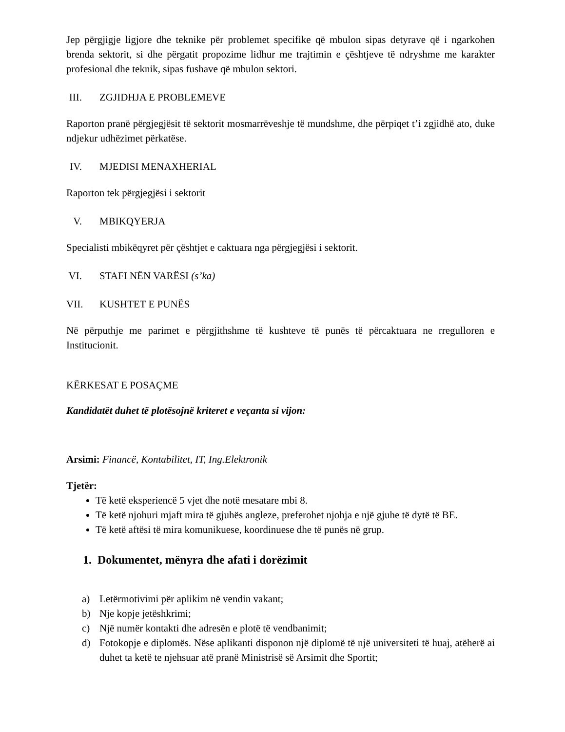Jep përgjigje ligjore dhe teknike për problemet specifike që mbulon sipas detyrave që i ngarkohen brenda sektorit, si dhe përgatit propozime lidhur me trajtimin e çështjeve të ndryshme me karakter profesional dhe teknik, sipas fushave që mbulon sektori.
III. ZGJIDHJA E PROBLEMEVE
Raporton pranë përgjegjësit të sektorit mosmarrëveshje të mundshme, dhe përpiqet t’i zgjidhë ato, duke ndjekur udhëzimet përkatëse.
IV. MJEDISI MENAXHERIAL
Raporton tek përgjegjësi i sektorit
V. MBIKQYERJA
Specialisti mbikëqyret për çështjet e caktuara nga përgjegjësi i sektorit.
VI. STAFI NËN VARËSI (s’ka)
VII. KUSHTET E PUNËS
Në përputhje me parimet e përgjithshme të kushteve të punës të përcaktuara ne rregulloren e Institucionit.
KËRKESAT E POSAÇME
Kandidatët duhet të plotësojnë kriteret e veçanta si vijon:
Arsimi: Financë, Kontabilitet, IT, Ing.Elektronik
Tjetër:
Të ketë eksperiencë 5 vjet dhe notë mesatare mbi 8.
Të ketë njohuri mjaft mira të gjuhës angleze, preferohet njohja e një gjuhe të dytë të BE.
Të ketë aftësi të mira komunikuese, koordinuese dhe të punës në grup.
1. Dokumentet, mënyra dhe afati i dorëzimit
a) Letërmotivimi për aplikim në vendin vakant;
b) Nje kopje jetëshkrimi;
c) Një numër kontakti dhe adresën e plotë të vendbanimit;
d) Fotokopje e diplomës. Nëse aplikanti disponon një diplomë të një universiteti të huaj, atëherë ai duhet ta ketë te njehsuar atë pranë Ministrisë së Arsimit dhe Sportit;